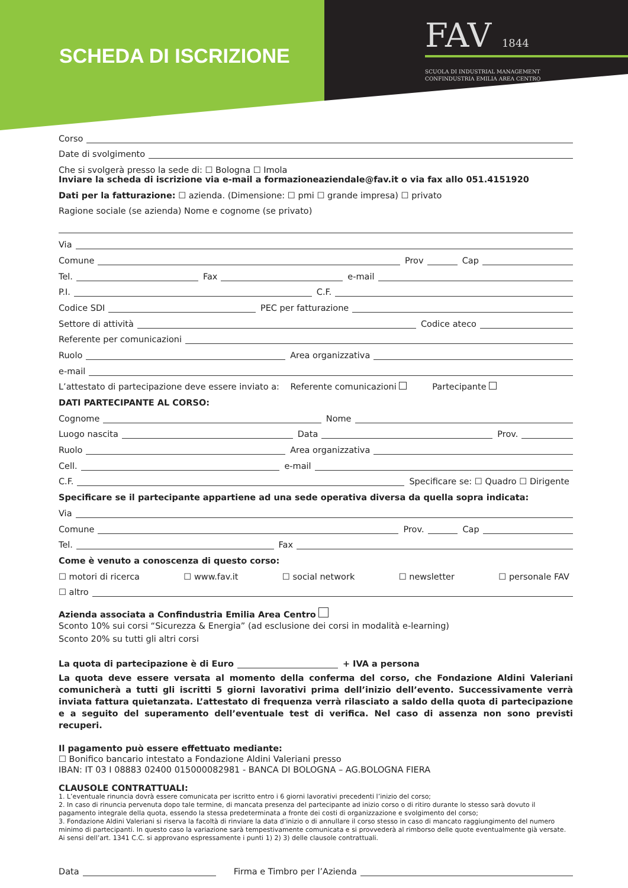SCHEDA DI ISCRIZIONE
FAV 1844
SCUOLA DI INDUSTRIAL MANAGEMENT
CONFINDUSTRIA EMILIA AREA CENTRO
Corso
Date di svolgimento
Che si svolgerà presso la sede di: ☐ Bologna ☐ Imola
Inviare la scheda di iscrizione via e-mail a formazioneaziendale@fav.it o via fax allo 051.4151920
Dati per la fatturazione: ☐ azienda. (Dimensione: ☐ pmi ☐ grande impresa) ☐ privato
Ragione sociale (se azienda) Nome e cognome (se privato)
Via
Comune
Prov
Cap
Tel.
Fax
e-mail
P.I.
C.F.
Codice SDI
PEC per fatturazione
Settore di attività
Codice ateco
Referente per comunicazioni
Ruolo
Area organizzativa
e-mail
L’attestato di partecipazione deve essere inviato a: Referente comunicazioni Partecipante
DATI PARTECIPANTE AL CORSO:
Cognome
Nome
Luogo nascita
Data
Prov.
Ruolo
Area organizzativa
Cell.
e-mail
C.F.
Specificare se: ☐ Quadro ☐ Dirigente
Specificare se il partecipante appartiene ad una sede operativa diversa da quella sopra indicata:
Via
Comune
Prov.
Cap
Tel.
Fax
Come è venuto a conoscenza di questo corso:
☐ motori di ricerca ☐ www.fav.it ☐ social network ☐ newsletter ☐ personale FAV
☐ altro
Azienda associata a Confindustria Emilia Area Centro
Sconto 10% sui corsi “Sicurezza & Energia” (ad esclusione dei corsi in modalità e-learning)
Sconto 20% su tutti gli altri corsi
La quota di partecipazione è di Euro
+ IVA a persona
La quota deve essere versata al momento della conferma del corso, che Fondazione Aldini Valeriani comunicherà a tutti gli iscritti 5 giorni lavorativi prima dell’inizio dell’evento. Successivamente verrà inviata fattura quietanzata. L’attestato di frequenza verrà rilasciato a saldo della quota di partecipazione e a seguito del superamento dell’eventuale test di verifica. Nel caso di assenza non sono previsti recuperi.
Il pagamento può essere effettuato mediante:
☐ Bonifico bancario intestato a Fondazione Aldini Valeriani presso
IBAN: IT 03 I 08883 02400 015000082981 - BANCA DI BOLOGNA – AG.BOLOGNA FIERA
CLAUSOLE CONTRATTUALI:
1. L’eventuale rinuncia dovrà essere comunicata per iscritto entro i 6 giorni lavorativi precedenti l’inizio del corso;
2. In caso di rinuncia pervenuta dopo tale termine, di mancata presenza del partecipante ad inizio corso o di ritiro durante lo stesso sarà dovuto il pagamento integrale della quota, essendo la stessa predeterminata a fronte dei costi di organizzazione e svolgimento del corso;
3. Fondazione Aldini Valeriani si riserva la facoltà di rinviare la data d’inizio o di annullare il corso stesso in caso di mancato raggiungimento del numero minimo di partecipanti. In questo caso la variazione sarà tempestivamente comunicata e si provvederà al rimborso delle quote eventualmente già versate. Ai sensi dell’art. 1341 C.C. si approvano espressamente i punti 1) 2) 3) delle clausole contrattuali.
Data
Firma e Timbro per l’Azienda